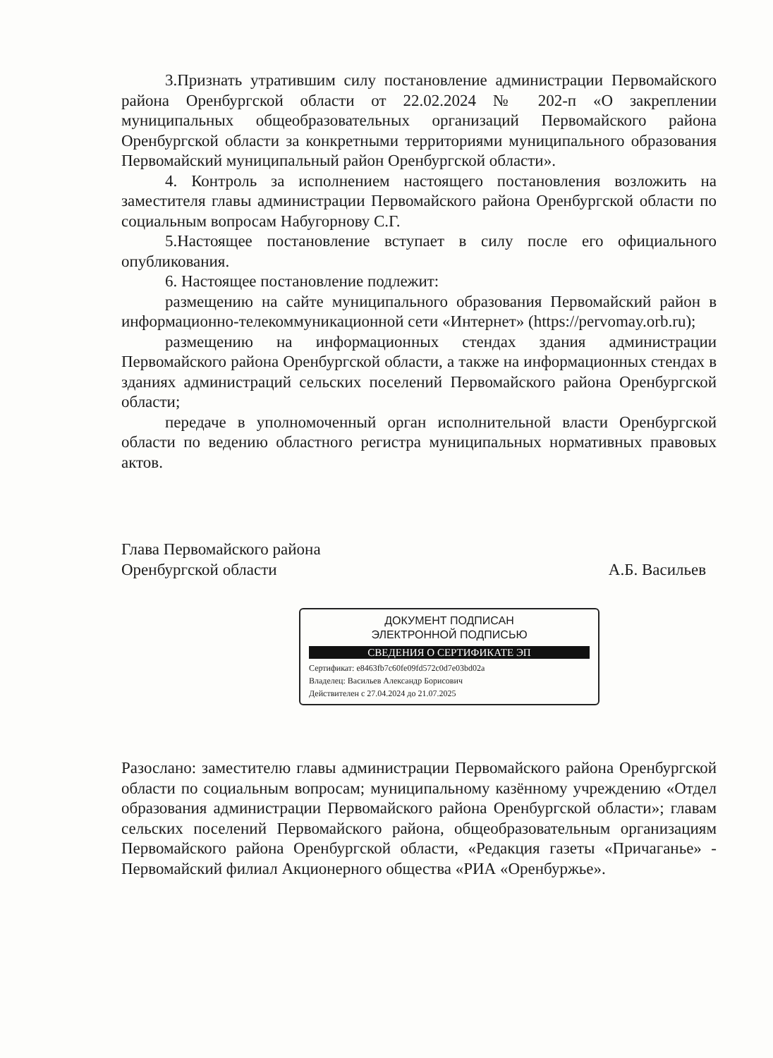3.Признать утратившим силу постановление администрации Первомайского района Оренбургской области от 22.02.2024 № 202-п «О закреплении муниципальных общеобразовательных организаций Первомайского района Оренбургской области за конкретными территориями муниципального образования Первомайский муниципальный район Оренбургской области».
4. Контроль за исполнением настоящего постановления возложить на заместителя главы администрации Первомайского района Оренбургской области по социальным вопросам Набугорнову С.Г.
5.Настоящее постановление вступает в силу после его официального опубликования.
6. Настоящее постановление подлежит:
размещению на сайте муниципального образования Первомайский район в информационно-телекоммуникационной сети «Интернет» (https://pervomay.orb.ru);
размещению на информационных стендах здания администрации Первомайского района Оренбургской области, а также на информационных стендах в зданиях администраций сельских поселений Первомайского района Оренбургской области;
передаче в уполномоченный орган исполнительной власти Оренбургской области по ведению областного регистра муниципальных нормативных правовых актов.
Глава Первомайского района
Оренбургской области
А.Б. Васильев
ДОКУМЕНТ ПОДПИСАН
ЭЛЕКТРОННОЙ ПОДПИСЬЮ
СВЕДЕНИЯ О СЕРТИФИКАТЕ ЭП
Сертификат: e8463fb7c60fe09fd572c0d7e03bd02a
Владелец: Васильев Александр Борисович
Действителен с 27.04.2024 до 21.07.2025
Разослано: заместителю главы администрации Первомайского района Оренбургской области по социальным вопросам; муниципальному казённому учреждению «Отдел образования администрации Первомайского района Оренбургской области»; главам сельских поселений Первомайского района, общеобразовательным организациям Первомайского района Оренбургской области, «Редакция газеты «Причаганье» - Первомайский филиал Акционерного общества «РИА «Оренбуржье».